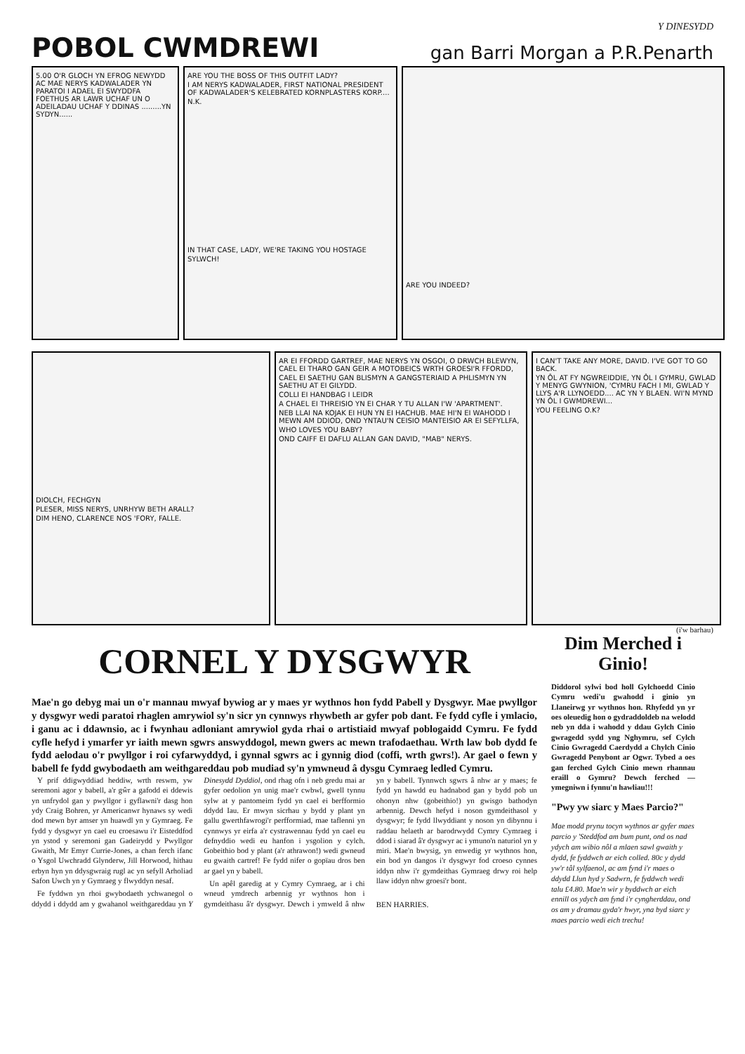Y DINESYDD
POBOL CWMDREWI
gan Barri Morgan a P.R.Penarth
5.00 O'R GLOCH YN EFROG NEWYDD AC MAE NERYS KADWALADER YN PARATOI I ADAEL EI SWYDDFA FOETHUS AR LAWR UCHAF UN O ADEILADAU UCHAF Y DDINAS .........YN SYDYN......
ARE YOU THE BOSS OF THIS OUTFIT LADY?
I AM NERYS KADWALADER, FIRST NATIONAL PRESIDENT OF KADWALADER'S KELEBRATED KORNPLASTERS KORP....
N.K.
IN THAT CASE, LADY, WE'RE TAKING YOU HOSTAGE
SYLWCH!
ARE YOU INDEED?
DIOLCH, FECHGYN
PLESER, MISS NERYS, UNRHYW BETH ARALL?
DIM HENO, CLARENCE NOS 'FORY, FALLE.
AR EI FFORDD GARTREF, MAE NERYS YN OSGOI, O DRWCH BLEWYN, CAEL EI THARO GAN GEIR A MOTOBEICS WRTH GROESI'R FFORDD,
CAEL EI SAETHU GAN BLISMYN A GANGSTERIAID A PHLISMYN YN SAETHU AT EI GILYDD.
COLLI EI HANDBAG I LEIDR
A CHAEL EI THREISIO YN EI CHAR Y TU ALLAN I'W 'APARTMENT'.
NEB LLAI NA KOJAK EI HUN YN EI HACHUB. MAE HI'N EI WAHODD I MEWN AM DDIOD, OND YNTAU'N CEISIO MANTEISIO AR EI SEFYLLFA,
WHO LOVES YOU BABY?
OND CAIFF EI DAFLU ALLAN GAN DAVID, "MAB" NERYS.
I CAN'T TAKE ANY MORE, DAVID. I'VE GOT TO GO BACK.
YN ÔL AT FY NGWREIDDIE, YN ÔL I GYMRU, GWLAD Y MENYG GWYNION, 'CYMRU FACH I MI, GWLAD Y LLYS A'R LLYNOEDD.... AC YN Y BLAEN. WI'N MYND YN ÔL I GWMDREWI...
YOU FEELING O.K?
(i'w barhau)
CORNEL Y DYSGWYR
Mae'n go debyg mai un o'r mannau mwyaf bywiog ar y maes yr wythnos hon fydd Pabell y Dysgwyr. Mae pwyllgor y dysgwyr wedi paratoi rhaglen amrywiol sy'n sicr yn cynnwys rhywbeth ar gyfer pob dant. Fe fydd cyfle i ymlacio, i ganu ac i ddawnsio, ac i fwynhau adloniant amrywiol gyda rhai o artistiaid mwyaf poblogaidd Cymru. Fe fydd cyfle hefyd i ymarfer yr iaith mewn sgwrs answyddogol, mewn gwers ac mewn trafodaethau. Wrth law bob dydd fe fydd aelodau o'r pwyllgor i roi cyfarwyddyd, i gynnal sgwrs ac i gynnig diod (coffi, wrth gwrs!). Ar gael o fewn y babell fe fydd gwybodaeth am weithgareddau pob mudiad sy'n ymwneud â dysgu Cymraeg ledled Cymru.
Y prif ddigwyddiad heddiw, wrth reswm, yw seremoni agor y babell, a'r gŵr a gafodd ei ddewis yn unfrydol gan y pwyllgor i gyflawni'r dasg hon ydy Craig Bohren, yr Americanwr hynaws sy wedi dod mewn byr amser yn huawdl yn y Gymraeg. Fe fydd y dysgwyr yn cael eu croesawu i'r Eisteddfod yn ystod y seremoni gan Gadeirydd y Pwyllgor Gwaith, Mr Emyr Currie-Jones, a chan ferch ifanc o Ysgol Uwchradd Glynderw, Jill Horwood, hithau erbyn hyn yn ddysgwraig rugl ac yn sefyll Arholiad Safon Uwch yn y Gymraeg y flwyddyn nesaf.
Fe fyddwn yn rhoi gwybodaeth ychwanegol o ddydd i ddydd am y gwahanol weithgareddau yn Y Dinesydd Dyddiol, ond rhag ofn i neb gredu mai ar gyfer oedolion yn unig mae'r cwbwl, gwell tynnu sylw at y pantomeim fydd yn cael ei berfformio ddydd Iau. Er mwyn sicrhau y bydd y plant yn gallu gwerthfawrogi'r perfformiad, mae taflenni yn cynnwys yr eirfa a'r cystrawennau fydd yn cael eu defnyddio wedi eu hanfon i ysgolion y cylch. Gobeithio bod y plant (a'r athrawon!) wedi gwneud eu gwaith cartref! Fe fydd nifer o gopïau dros ben ar gael yn y babell.
Un apêl garedig at y Cymry Cymraeg, ar i chi wneud ymdrech arbennig yr wythnos hon i gymdeithasu â'r dysgwyr. Dewch i ymweld â nhw yn y babell. Tynnwch sgwrs â nhw ar y maes; fe fydd yn hawdd eu hadnabod gan y bydd pob un ohonyn nhw (gobeithio!) yn gwisgo bathodyn arbennig. Dewch hefyd i noson gymdeithasol y dysgwyr; fe fydd llwyddiant y noson yn dibynnu i raddau helaeth ar barodrwydd Cymry Cymraeg i ddod i siarad â'r dysgwyr ac i ymuno'n naturiol yn y miri. Mae'n bwysig, yn enwedig yr wythnos hon, ein bod yn dangos i'r dysgwyr fod croeso cynnes iddyn nhw i'r gymdeithas Gymraeg drwy roi help llaw iddyn nhw groesi'r bont.
BEN HARRIES.
Dim Merched i Ginio!
Diddorol sylwi bod holl Gylchoedd Cinio Cymru wedi'u gwahodd i ginio yn Llaneirwg yr wythnos hon. Rhyfedd yn yr oes oleuedig hon o gydraddoldeb na welodd neb yn dda i wahodd y ddau Gylch Cinio gwragedd sydd yng Nghymru, sef Cylch Cinio Gwragedd Caerdydd a Chylch Cinio Gwragedd Penybont ar Ogwr. Tybed a oes gan ferched Gylch Cinio mewn rhannau eraill o Gymru? Dewch ferched — ymegniwn i fynnu'n hawliau!!!
"Pwy yw siarc y Maes Parcio?"
Mae modd prynu tocyn wythnos ar gyfer maes parcio y 'Steddfod am bum punt, ond os nad ydych am wibio nôl a mlaen sawl gwaith y dydd, fe fyddwch ar eich colled. 80c y dydd yw'r tâl sylfaenol, ac am fynd i'r maes o ddydd Llun hyd y Sadwrn, fe fyddwch wedi talu £4.80. Mae'n wir y byddwch ar eich ennill os ydych am fynd i'r cyngherddau, ond os am y dramau gyda'r hwyr, yna byd siarc y maes parcio wedi eich trechu!